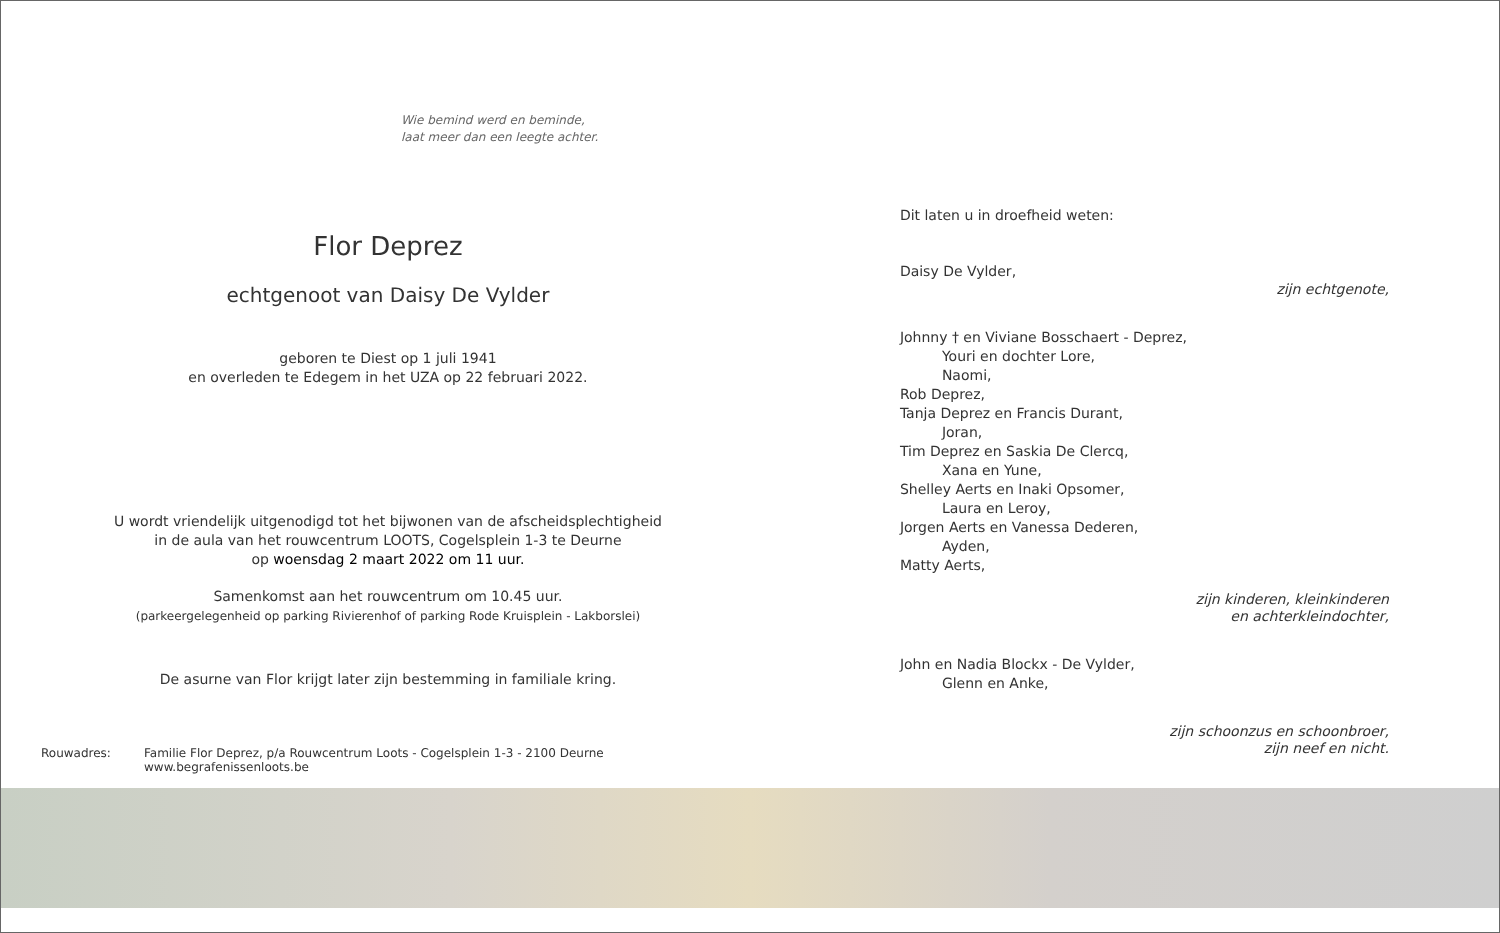Wie bemind werd en beminde,
laat meer dan een leegte achter.
Flor Deprez
echtgenoot van Daisy De Vylder
geboren te Diest op 1 juli 1941
en overleden te Edegem in het UZA op 22 februari 2022.
U wordt vriendelijk uitgenodigd tot het bijwonen van de afscheidsplechtigheid
in de aula van het rouwcentrum LOOTS, Cogelsplein 1-3 te Deurne
op woensdag 2 maart 2022 om 11 uur.
Samenkomst aan het rouwcentrum om 10.45 uur.
(parkeergelegenheid op parking Rivierenhof of parking Rode Kruisplein - Lakborslei)
De asurne van Flor krijgt later zijn bestemming in familiale kring.
Rouwadres: Familie Flor Deprez, p/a Rouwcentrum Loots - Cogelsplein 1-3 - 2100 Deurne
www.begrafenissenloots.be
Dit laten u in droefheid weten:
Daisy De Vylder,
zijn echtgenote,
Johnny † en Viviane Bosschaert - Deprez,
Youri en dochter Lore,
Naomi,
Rob Deprez,
Tanja Deprez en Francis Durant,
Joran,
Tim Deprez en Saskia De Clercq,
Xana en Yune,
Shelley Aerts en Inaki Opsomer,
Laura en Leroy,
Jorgen Aerts en Vanessa Dederen,
Ayden,
Matty Aerts,
zijn kinderen, kleinkinderen
en achterkleindochter,
John en Nadia Blockx - De Vylder,
Glenn en Anke,
zijn schoonzus en schoonbroer,
zijn neef en nicht.